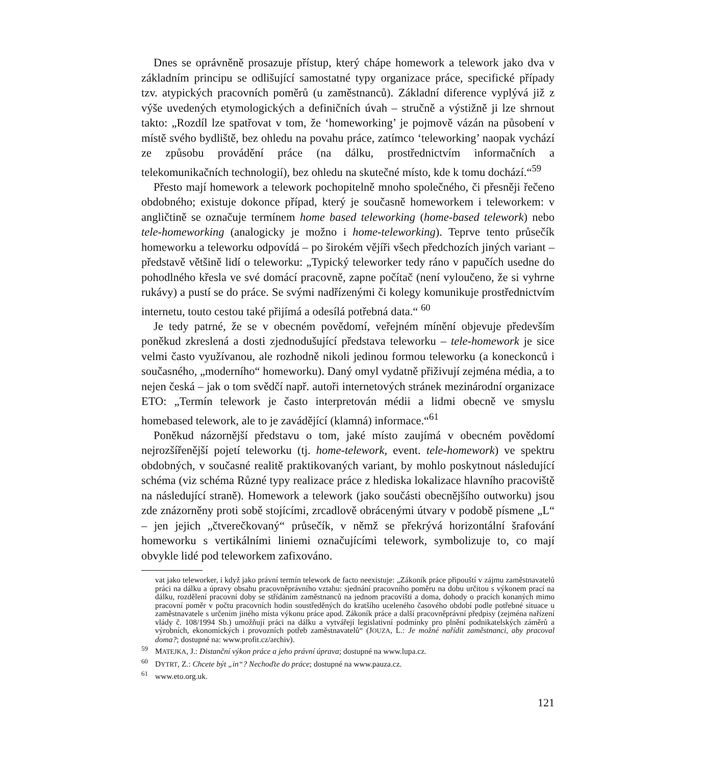Dnes se oprávněně prosazuje přístup, který chápe homework a telework jako dva v základním principu se odlišující samostatné typy organizace práce, specifické případy tzv. atypických pracovních poměrů (u zaměstnanců). Základní diference vyplývá již z výše uvedených etymologických a definičních úvah – stručně a výstižně ji lze shrnout takto: „Rozdíl lze spatřovat v tom, že ‘homeworking’ je pojmově vázán na působení v místě svého bydliště, bez ohledu na povahu práce, zatímco ‘teleworking’ naopak vychází ze způsobu provádění práce (na dálku, prostřednictvím informačních a telekomunikačních technologií), bez ohledu na skutečné místo, kde k tomu dochází.“<sup>59</sup>
Přesto mají homework a telework pochopitelně mnoho společného, či přesněji řečeno obdobného; existuje dokonce případ, který je současně homeworkem i teleworkem: v angličtině se označuje termínem home based teleworking (home-based telework) nebo tele-homeworking (analogicky je možno i home-teleworking). Teprve tento průsečík homeworku a teleworku odpovídá – po širokém vějíři všech předchozích jiných variant – představě většině lidí o teleworku: „Typický teleworker tedy ráno v papučích usedne do pohodlného křesla ve své domácí pracovně, zapne počítač (není vyloučeno, že si vyhrne rukávy) a pustí se do práce. Se svými nadřízenými či kolegy komunikuje prostřednictvím internetu, touto cestou také přijímá a odesílá potřebná data.“ <sup>60</sup>
Je tedy patrné, že se v obecném povědomí, veřejném mínění objevuje především poněkud zkreslená a dosti zjednodušující představa teleworku – tele-homework je sice velmi často využívanou, ale rozhodně nikoli jedinou formou teleworku (a koneckonců i současného, „moderního“ homeworku). Daný omyl vydatně přiživují zejména média, a to nejen česká – jak o tom svědčí např. autoři internetových stránek mezinárodní organizace ETO: „Termín telework je často interpretován médii a lidmi obecně ve smyslu homebased telework, ale to je zavádějící (klamná) informace.“<sup>61</sup>
Poněkud názornější představu o tom, jaké místo zaujímá v obecném povědomí nejrozšířenější pojetí teleworku (tj. home-telework, event. tele-homework) ve spektru obdobných, v současné realitě praktikovaných variant, by mohlo poskytnout následující schéma (viz schéma Různé typy realizace práce z hlediska lokalizace hlavního pracoviště na následující straně). Homework a telework (jako součásti obecnějšího outworku) jsou zde znázorněny proti sobě stojícími, zrcadlově obrácenými útvary v podobě písmene „L“ – jen jejich „čtverečkovaný“ průsečík, v němž se překrývá horizontální šrafování homeworku s vertikálními liniemi označujícími telework, symbolizuje to, co mají obvykle lidé pod teleworkem zafixováno.
vat jako teleworker, i když jako právní termín telework de facto neexistuje: „Zákoník práce připouští v zájmu zaměstnavatelů práci na dálku a úpravy obsahu pracovněprávního vztahu: sjednání pracovního poměru na dobu určitou s výkonem prací na dálku, rozdělení pracovní doby se střídáním zaměstnanců na jednom pracovišti a doma, dohody o pracích konaných mimo pracovní poměr v počtu pracovních hodin soustředěných do kratšího uceleného časového období podle potřebné situace u zaměstnavatele s určením jiného místa výkonu práce apod. Zákoník práce a další pracovněprávní předpisy (zejména nařízení vlády č. 108/1994 Sb.) umožňují práci na dálku a vytvářejí legislativní podmínky pro plnění podnikatelských záměrů a výrobních, ekonomických i provozních potřeb zaměstnavatelů“ (JOUZA, L.: Je možné nařídit zaměstnanci, aby pracoval doma?; dostupné na: www.profit.cz/archiv).
<sup>59</sup> MATEJKA, J.: Distanční výkon práce a jeho právní úprava; dostupné na www.lupa.cz.
<sup>60</sup> DYTRT, Z.: Chcete být „in“? Nechoďte do práce; dostupné na www.pauza.cz.
<sup>61</sup> www.eto.org.uk.
121